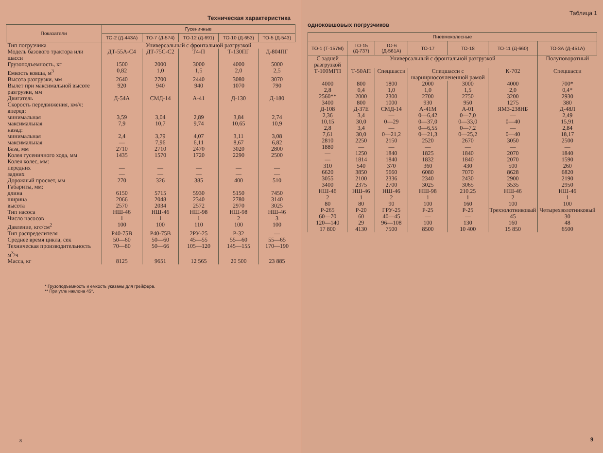Техническая характеристика
| Показатели | Гусеничные | | | | |
| --- | --- | --- | --- | --- | --- |
| | ТО-2 (Д-443А) | ТО-7 (Д-574) | ТО-12 (Д-691) | ТО-10 (Д-653) | ТО-5 (Д-543) |
| Тип погрузчика | Универсальный с фронтальной разгрузкой | | | | |
| Модель базового трактора или шасси | ДТ-55А-С4 | ДТ-75С-С2 | Т4-П | Т-130ПГ | Д-804ПГ |
| Грузоподъемность, кг | 1500 | 2000 | 3000 | 4000 | 5000 |
| Емкость ковша, м<sup>3</sup> | 0,82 | 1,0 | 1,5 | 2,0 | 2,5 |
| Высота разгрузки, мм | 2640 | 2700 | 2440 | 3080 | 3070 |
| Вылет при максимальной высоте разгрузки, мм | 920 | 940 | 940 | 1070 | 790 |
| Двигатель | Д-54А | СМД-14 | А-41 | Д-130 | Д-180 |
| Скорость передвижения, км/ч: вперед: минимальная максимальная | 3,59 7,9 | 3,04 10,7 | 2,89 9,74 | 3,84 10,65 | 2,74 10,9 |
| назад: минимальная максимальная | 2,4 — | 3,79 7,96 | 4,07 6,11 | 3,11 8,67 | 3,08 6,82 |
| База, мм | 2710 | 2710 | 2470 | 3020 | 2800 |
| Колея гусеничного хода, мм | 1435 | 1570 | 1720 | 2290 | 2500 |
| Колея колес, мм: передних задних | — — | — — | — — | — — | — — |
| Дорожный просвет, мм | 270 | 326 | 385 | 400 | 510 |
| Габариты, мм: длина ширина высота | 6150 2066 2570 | 5715 2048 2034 | 5930 2340 2572 | 5150 2780 2970 | 7450 3140 3025 |
| Тип насоса | НШ-46 | НШ-46 | НШ-98 | НШ-98 | НШ-46 |
| Число насосов | 1 | 1 | 1 | 2 | 3 |
| Давление, кгс/см<sup>2</sup> | 100 | 100 | 110 | 100 | 100 |
| Тип распределителя | Р40-75В | Р40-75В | 2РУ-25 | Р-32 | — |
| Среднее время цикла, сек | 50—60 | 50—60 | 45—55 | 55—60 | 55—65 |
| Техническая производительность м<sup>3</sup>/ч | 70—80 | 50—66 | 105—120 | 145—155 | 170—190 |
| Масса, кг | 8125 | 9651 | 12 565 | 20 500 | 23 885 |
* Грузоподъемность и емкость указаны для грейфера.
** При угле наклона 45°.
8
Таблица 1
одноковшовых погрузчиков
| Пневмоколесные | | | | | | |
| --- | --- | --- | --- | --- | --- | --- |
| ТО-1 (Т-157М) | ТО-15 (Д-737) | ТО-6 (Д-561А) | ТО-17 | ТО-18 | ТО-11 (Д-660) | ТО-3А (Д-451А) |
| С задней разгрузкой | Универсальный с фронтальной разгрузкой | | | | | Полуповоротный |
| Т-100МГП | Т-50АП | Спецшасси | Спецшасси с шарнирносочлененной рамой | | К-702 | Спецшасси |
| 4000 2,8 2560** | 800 0,4 2000 | 1800 1,0 2300 | 2000 1,0 2700 | 3000 1,5 2750 | 4000 2,0 3200 | 700* 0,4* 2930 |
| 3400 Д-108 | 800 Д-37Е | 1000 СМД-14 | 930 А-41М | 950 А-01 | 1275 ЯМЗ-238НБ | 380 Д-48Л |
| 2,36 10,15 | 3,4 30,0 | — 0—29 | 0—6,42 0—37,0 | 0—7,0 0—33,0 | — 0—40 | 2,49 15,91 |
| 2,8 7,61 2810 | 3,4 30,0 2250 | — 0—21,2 2150 | 0—6,55 0—21,3 2520 | 0—7,2 0—25,2 2670 | — 0—40 3050 | 2,84 18,17 2500 |
| 1880 | — | — | — | — | — | — |
| — — 310 | 1250 1814 540 | 1840 1840 370 | 1825 1832 360 | 1840 1840 430 | 2070 2070 500 | 1840 1590 260 |
| 6620 3055 3400 | 3850 2100 2375 | 5660 2336 2700 | 6080 2340 3025 | 7070 2430 3065 | 8628 2900 3535 | 6820 2190 2950 |
| НШ-46 2 80 Р-265 | НШ-46 1 80 Р-20 | НШ-46 2 90 ГРУ-25 | НШ-98 1 100 Р-25 | 210.25 1 160 Р-25 | НШ-46 2 100 Трехзолотниковый | НШ-46 1 100 Четырехзолотниковый |
| 60—70 | 60 | 40—45 | — | — | 45 | 30 |
| 120—140 17 800 | 29 4130 | 96—108 7500 | 100 8500 | 130 10 400 | 160 15 850 | 48 6500 |
9